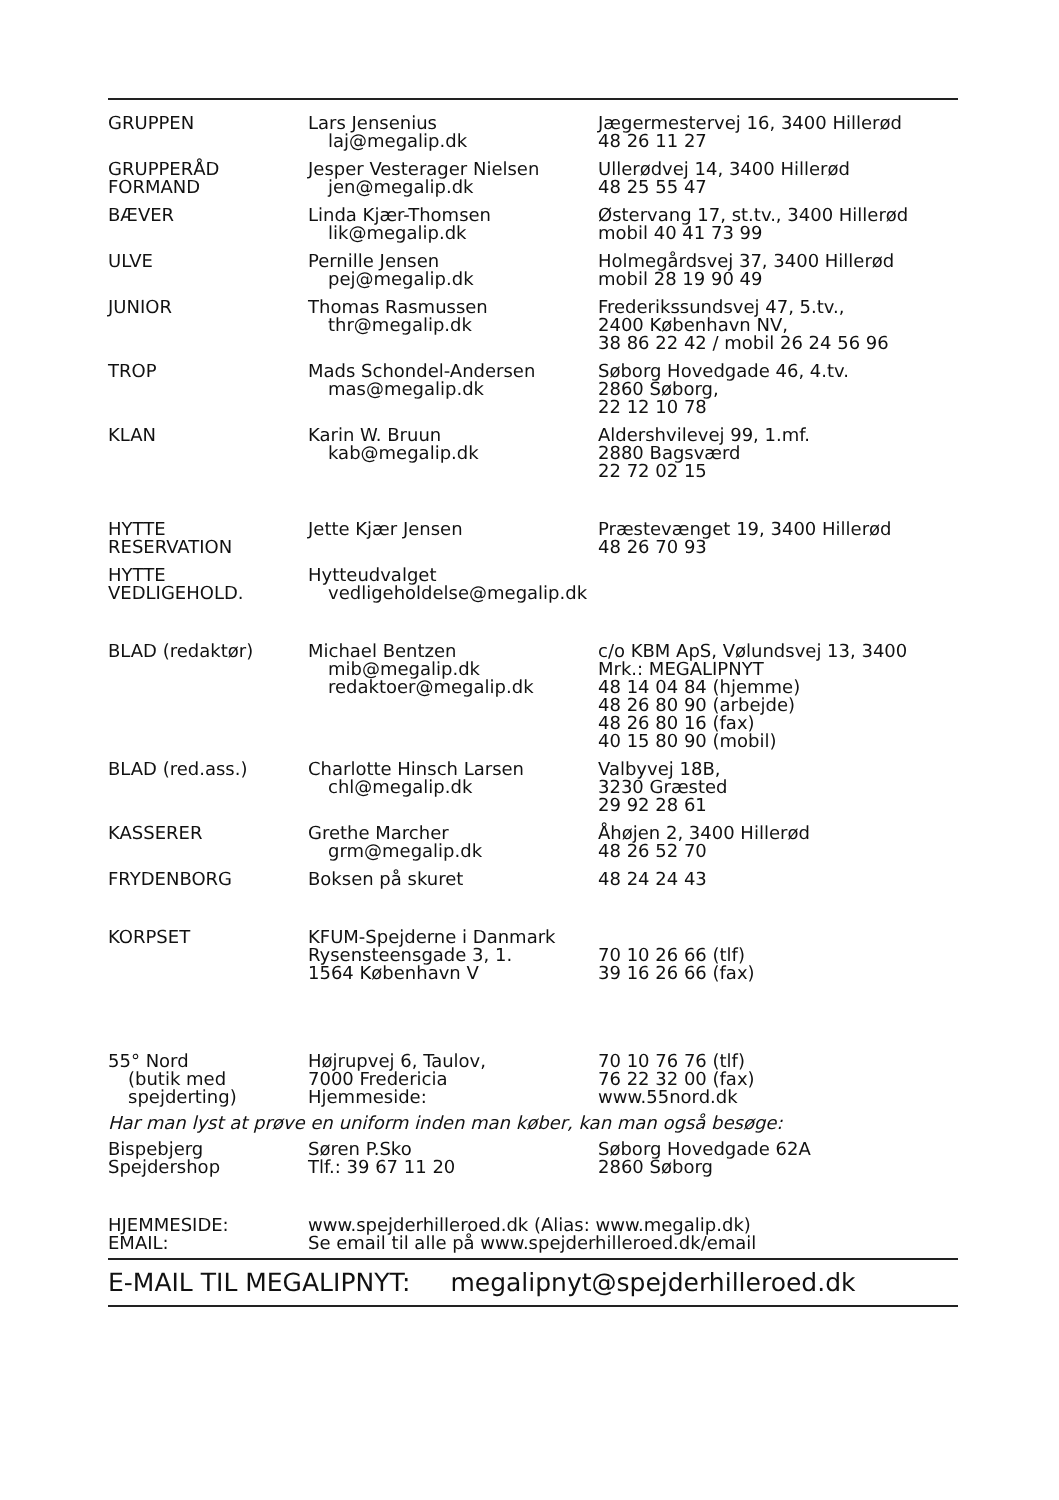| GRUPPEN | Lars Jensenius laj@megalip.dk | Jægermestervej 16, 3400 Hillerød 48 26 11 27 |
| GRUPPERÅD FORMAND | Jesper Vesterager Nielsen jen@megalip.dk | Ullerødvej 14, 3400 Hillerød 48 25 55 47 |
| BÆVER | Linda Kjær-Thomsen lik@megalip.dk | Østervang 17, st.tv., 3400 Hillerød mobil 40 41 73 99 |
| ULVE | Pernille Jensen pej@megalip.dk | Holmegårdsvej 37, 3400 Hillerød mobil 28 19 90 49 |
| JUNIOR | Thomas Rasmussen thr@megalip.dk | Frederikssundsvej 47, 5.tv., 2400 København NV, 38 86 22 42 / mobil 26 24 56 96 |
| TROP | Mads Schondel-Andersen mas@megalip.dk | Søborg Hovedgade 46, 4.tv. 2860 Søborg, 22 12 10 78 |
| KLAN | Karin W. Bruun kab@megalip.dk | Aldershvilevej 99, 1.mf. 2880 Bagsværd 22 72 02 15 |
| HYTTE RESERVATION | Jette Kjær Jensen | Præstevænget 19, 3400 Hillerød 48 26 70 93 |
| HYTTE VEDLIGEHOLD. | Hytteudvalget vedligeholdelse@megalip.dk | |
| BLAD (redaktør) | Michael Bentzen mib@megalip.dk redaktoer@megalip.dk | c/o KBM ApS, Vølundsvej 13, 3400 Mrk.: MEGALIPNYT 48 14 04 84 (hjemme) 48 26 80 90 (arbejde) 48 26 80 16 (fax) 40 15 80 90 (mobil) |
| BLAD (red.ass.) | Charlotte Hinsch Larsen chl@megalip.dk | Valbyvej 18B, 3230 Græsted 29 92 28 61 |
| KASSERER | Grethe Marcher grm@megalip.dk | Åhøjen 2, 3400 Hillerød 48 26 52 70 |
| FRYDENBORG | Boksen på skuret | 48 24 24 43 |
| KORPSET | KFUM-Spejderne i Danmark | |
| | Rysensteensgade 3, 1. 1564 København V | 70 10 26 66 (tlf) 39 16 26 66 (fax) |
| 55° Nord (butik med spejderting) | Højrupvej 6, Taulov, 7000 Fredericia Hjemmeside: | 70 10 76 76 (tlf) 76 22 32 00 (fax) www.55nord.dk |
| Har man lyst at prøve en uniform inden man køber, kan man også besøge: | | |
| Bispebjerg Spejdershop | Søren P.Sko Tlf.: 39 67 11 20 | Søborg Hovedgade 62A 2860 Søborg |
| HJEMMESIDE: EMAIL: | www.spejderhilleroed.dk (Alias: www.megalip.dk) Se email til alle på www.spejderhilleroed.dk/email | |
E-MAIL TIL MEGALIPNYT: megalipnyt@spejderhilleroed.dk